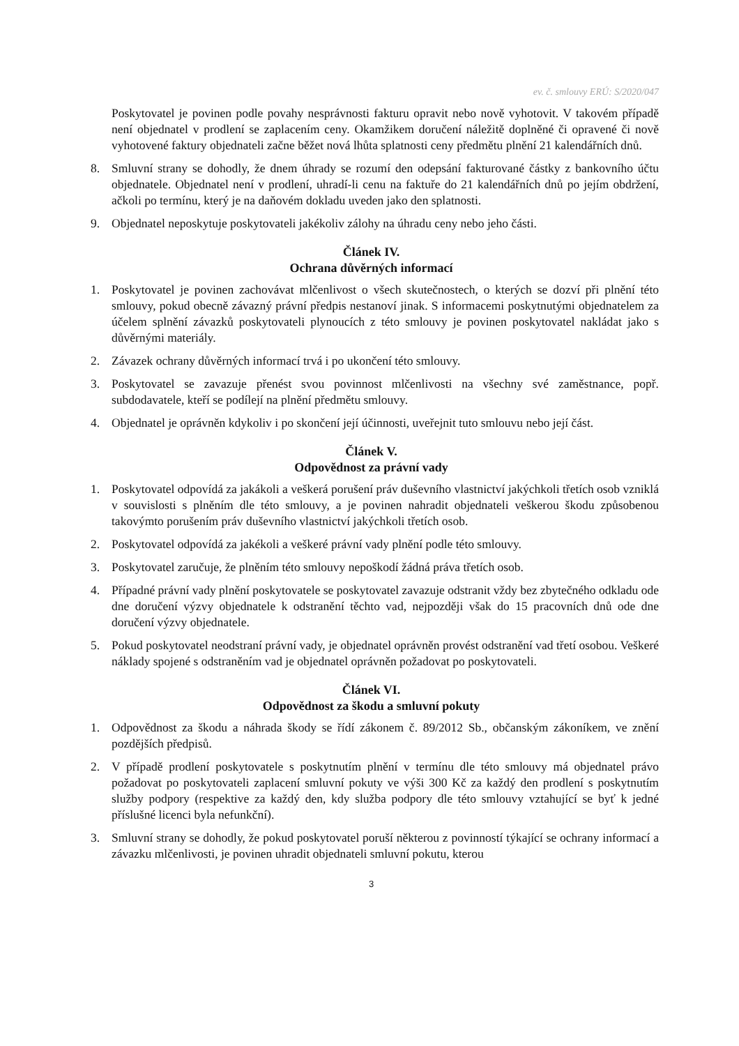ev. č. smlouvy ERÚ: S/2020/047
Poskytovatel je povinen podle povahy nesprávnosti fakturu opravit nebo nově vyhotovit. V takovém případě není objednatel v prodlení se zaplacením ceny. Okamžikem doručení náležitě doplněné či opravené či nově vyhotovené faktury objednateli začne běžet nová lhůta splatnosti ceny předmětu plnění 21 kalendářních dnů.
8. Smluvní strany se dohodly, že dnem úhrady se rozumí den odepsání fakturované částky z bankovního účtu objednatele. Objednatel není v prodlení, uhradí-li cenu na faktuře do 21 kalendářních dnů po jejím obdržení, ačkoli po termínu, který je na daňovém dokladu uveden jako den splatnosti.
9. Objednatel neposkytuje poskytovateli jakékoliv zálohy na úhradu ceny nebo jeho části.
Článek IV.
Ochrana důvěrných informací
1. Poskytovatel je povinen zachovávat mlčenlivost o všech skutečnostech, o kterých se dozví při plnění této smlouvy, pokud obecně závazný právní předpis nestanoví jinak. S informacemi poskytnutými objednatelem za účelem splnění závazků poskytovateli plynoucích z této smlouvy je povinen poskytovatel nakládat jako s důvěrnými materiály.
2. Závazek ochrany důvěrných informací trvá i po ukončení této smlouvy.
3. Poskytovatel se zavazuje přenést svou povinnost mlčenlivosti na všechny své zaměstnance, popř. subdodavatele, kteří se podílejí na plnění předmětu smlouvy.
4. Objednatel je oprávněn kdykoliv i po skončení její účinnosti, uveřejnit tuto smlouvu nebo její část.
Článek V.
Odpovědnost za právní vady
1. Poskytovatel odpovídá za jakákoli a veškerá porušení práv duševního vlastnictví jakýchkoli třetích osob vzniklá v souvislosti s plněním dle této smlouvy, a je povinen nahradit objednateli veškerou škodu způsobenou takovýmto porušením práv duševního vlastnictví jakýchkoli třetích osob.
2. Poskytovatel odpovídá za jakékoli a veškeré právní vady plnění podle této smlouvy.
3. Poskytovatel zaručuje, že plněním této smlouvy nepoškodí žádná práva třetích osob.
4. Případné právní vady plnění poskytovatele se poskytovatel zavazuje odstranit vždy bez zbytečného odkladu ode dne doručení výzvy objednatele k odstranění těchto vad, nejpozději však do 15 pracovních dnů ode dne doručení výzvy objednatele.
5. Pokud poskytovatel neodstraní právní vady, je objednatel oprávněn provést odstranění vad třetí osobou. Veškeré náklady spojené s odstraněním vad je objednatel oprávněn požadovat po poskytovateli.
Článek VI.
Odpovědnost za škodu a smluvní pokuty
1. Odpovědnost za škodu a náhrada škody se řídí zákonem č. 89/2012 Sb., občanským zákoníkem, ve znění pozdějších předpisů.
2. V případě prodlení poskytovatele s poskytnutím plnění v termínu dle této smlouvy má objednatel právo požadovat po poskytovateli zaplacení smluvní pokuty ve výši 300 Kč za každý den prodlení s poskytnutím služby podpory (respektive za každý den, kdy služba podpory dle této smlouvy vztahující se byť k jedné příslušné licenci byla nefunkční).
3. Smluvní strany se dohodly, že pokud poskytovatel poruší některou z povinností týkající se ochrany informací a závazku mlčenlivosti, je povinen uhradit objednateli smluvní pokutu, kterou
3